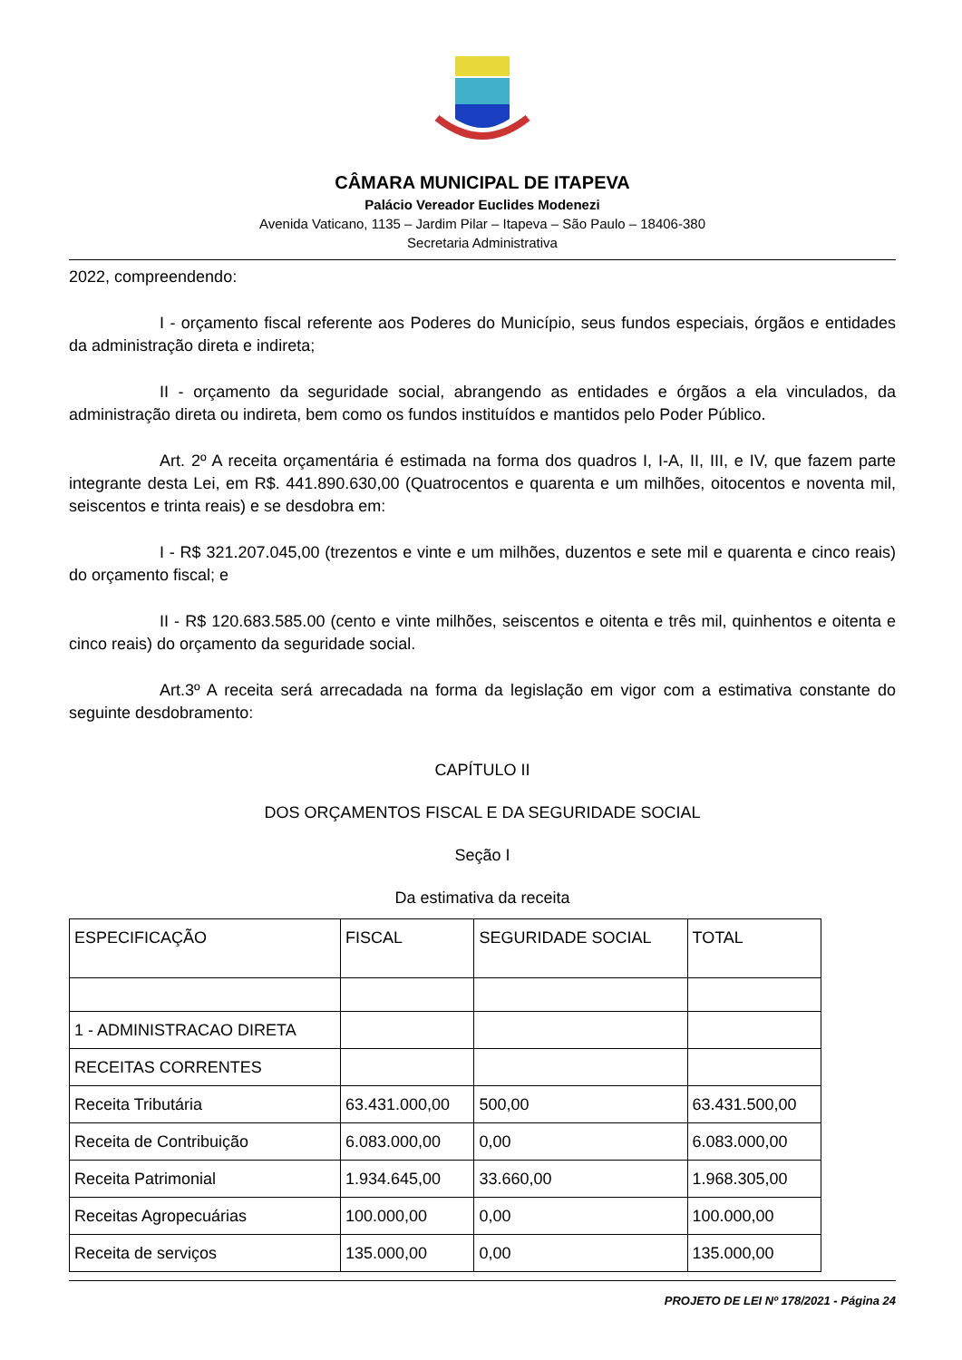CÂMARA MUNICIPAL DE ITAPEVA
Palácio Vereador Euclides Modenezi
Avenida Vaticano, 1135 – Jardim Pilar – Itapeva – São Paulo – 18406-380
Secretaria Administrativa
2022, compreendendo:
I - orçamento fiscal referente aos Poderes do Município, seus fundos especiais, órgãos e entidades da administração direta e indireta;
II - orçamento da seguridade social, abrangendo as entidades e órgãos a ela vinculados, da administração direta ou indireta, bem como os fundos instituídos e mantidos pelo Poder Público.
Art. 2º A receita orçamentária é estimada na forma dos quadros I, I-A, II, III, e IV, que fazem parte integrante desta Lei, em R$. 441.890.630,00 (Quatrocentos e quarenta e um milhões, oitocentos e noventa mil, seiscentos e trinta reais) e se desdobra em:
I - R$ 321.207.045,00 (trezentos e vinte e um milhões, duzentos e sete mil e quarenta e cinco reais) do orçamento fiscal; e
II - R$ 120.683.585.00 (cento e vinte milhões, seiscentos e oitenta e três mil, quinhentos e oitenta e cinco reais) do orçamento da seguridade social.
Art.3º A receita será arrecadada na forma da legislação em vigor com a estimativa constante do seguinte desdobramento:
CAPÍTULO II
DOS ORÇAMENTOS FISCAL E DA SEGURIDADE SOCIAL
Seção I
Da estimativa da receita
| ESPECIFICAÇÃO | FISCAL | SEGURIDADE SOCIAL | TOTAL |
| 1 - ADMINISTRACAO DIRETA | | | |
| RECEITAS CORRENTES | | | |
| Receita Tributária | 63.431.000,00 | 500,00 | 63.431.500,00 |
| Receita de Contribuição | 6.083.000,00 | 0,00 | 6.083.000,00 |
| Receita Patrimonial | 1.934.645,00 | 33.660,00 | 1.968.305,00 |
| Receitas Agropecuárias | 100.000,00 | 0,00 | 100.000,00 |
| Receita de serviços | 135.000,00 | 0,00 | 135.000,00 |
PROJETO DE LEI Nº 178/2021 - Página 24